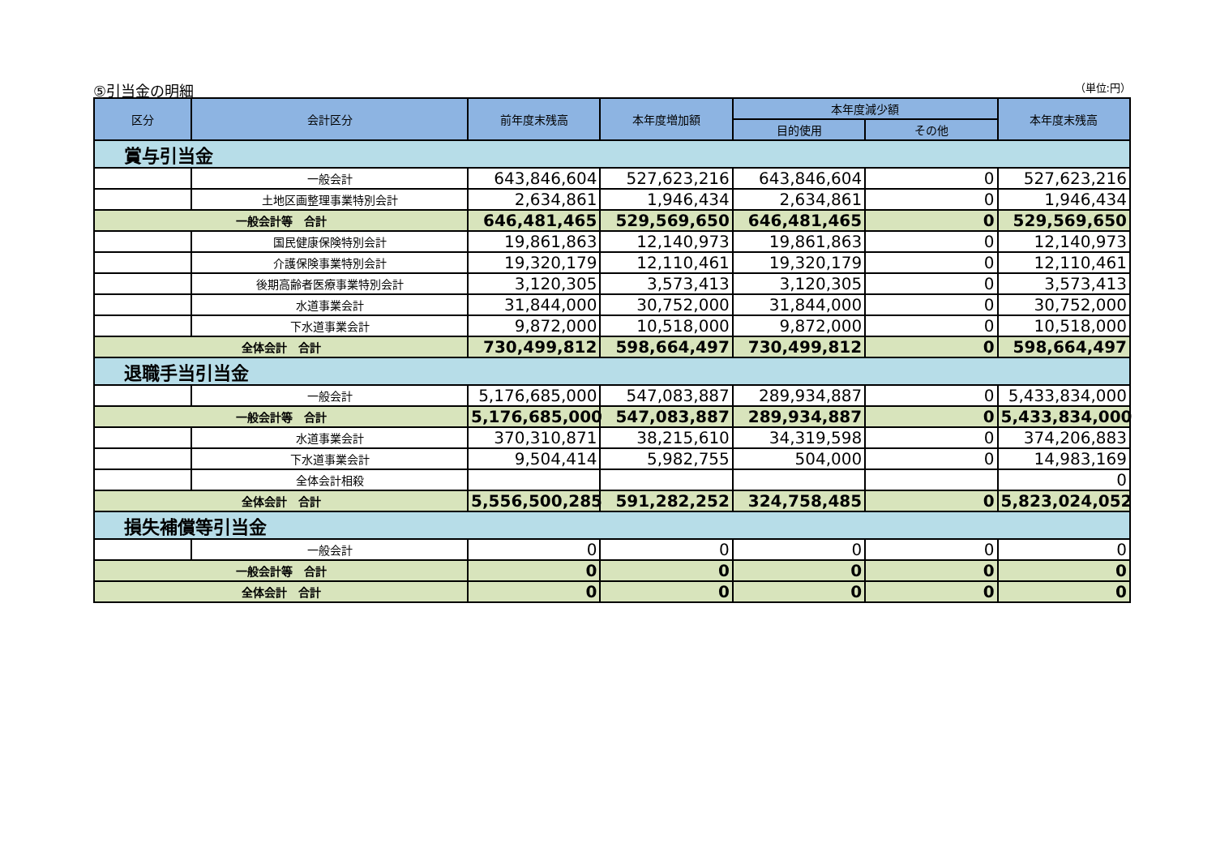⑤引当金の明細 （単位:円）
| 区分 | 会計区分 | 前年度末残高 | 本年度増加額 | 本年度減少額 | | 本年度末残高 |
| --- | --- | --- | --- | --- | --- | --- |
| | | | | 目的使用 | その他 | |
| 賞与引当金 | | | | | | |
| | 一般会計 | 643,846,604 | 527,623,216 | 643,846,604 | 0 | 527,623,216 |
| | 土地区画整理事業特別会計 | 2,634,861 | 1,946,434 | 2,634,861 | 0 | 1,946,434 |
| 一般会計等 合計 | | 646,481,465 | 529,569,650 | 646,481,465 | 0 | 529,569,650 |
| | 国民健康保険特別会計 | 19,861,863 | 12,140,973 | 19,861,863 | 0 | 12,140,973 |
| | 介護保険事業特別会計 | 19,320,179 | 12,110,461 | 19,320,179 | 0 | 12,110,461 |
| | 後期高齢者医療事業特別会計 | 3,120,305 | 3,573,413 | 3,120,305 | 0 | 3,573,413 |
| | 水道事業会計 | 31,844,000 | 30,752,000 | 31,844,000 | 0 | 30,752,000 |
| | 下水道事業会計 | 9,872,000 | 10,518,000 | 9,872,000 | 0 | 10,518,000 |
| 全体会計 合計 | | 730,499,812 | 598,664,497 | 730,499,812 | 0 | 598,664,497 |
| 退職手当引当金 | | | | | | |
| | 一般会計 | 5,176,685,000 | 547,083,887 | 289,934,887 | 0 | 5,433,834,000 |
| 一般会計等 合計 | | 5,176,685,000 | 547,083,887 | 289,934,887 | 0 | 5,433,834,000 |
| | 水道事業会計 | 370,310,871 | 38,215,610 | 34,319,598 | 0 | 374,206,883 |
| | 下水道事業会計 | 9,504,414 | 5,982,755 | 504,000 | 0 | 14,983,169 |
| | 全体会計相殺 | | | | | 0 |
| 全体会計 合計 | | 5,556,500,285 | 591,282,252 | 324,758,485 | 0 | 5,823,024,052 |
| 損失補償等引当金 | | | | | | |
| | 一般会計 | 0 | 0 | 0 | 0 | 0 |
| 一般会計等 合計 | | 0 | 0 | 0 | 0 | 0 |
| 全体会計 合計 | | 0 | 0 | 0 | 0 | 0 |